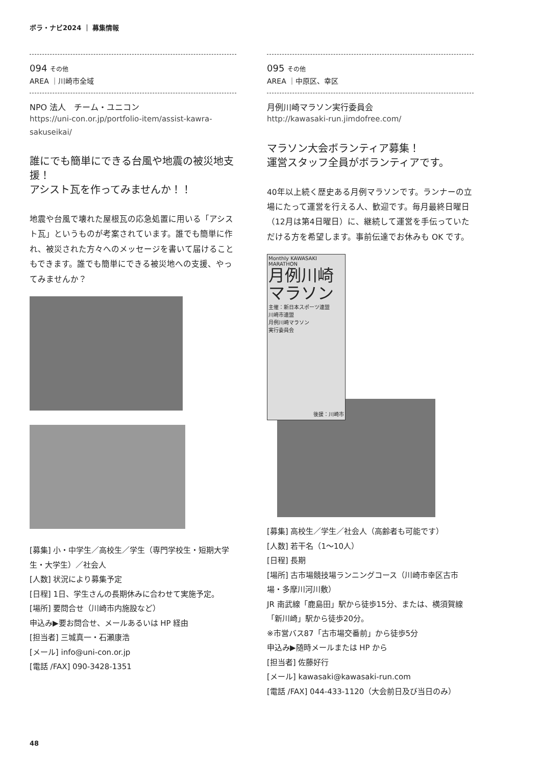ボラ・ナビ2024 ｜ 募集情報
094 その他
AREA ｜川崎市全域
NPO 法人　チーム・ユニコン
https://uni-con.or.jp/portfolio-item/assist-kawra-sakuseikai/
誰にでも簡単にできる台風や地震の被災地支援！
アシスト瓦を作ってみませんか！！
地震や台風で壊れた屋根瓦の応急処置に用いる「アシスト瓦」というものが考案されています。誰でも簡単に作れ、被災された方々へのメッセージを書いて届けることもできます。誰でも簡単にできる被災地への支援、やってみませんか？
[募集] 小・中学生／高校生／学生（専門学校生・短期大学生・大学生）／社会人
[人数] 状況により募集予定
[日程] 1日、学生さんの長期休みに合わせて実施予定。
[場所] 要問合せ（川崎市内施設など）
申込み▶要お問合せ、メールあるいは HP 経由
[担当者] 三城真一・石瀬康浩
[メール] info@uni-con.or.jp
[電話 /FAX] 090-3428-1351
095 その他
AREA ｜中原区、幸区
月例川崎マラソン実行委員会
http://kawasaki-run.jimdofree.com/
マラソン大会ボランティア募集！
運営スタッフ全員がボランティアです。
40年以上続く歴史ある月例マラソンです。ランナーの立場にたって運営を行える人、歓迎です。毎月最終日曜日（12月は第4日曜日）に、継続して運営を手伝っていただける方を希望します。事前伝達でお休みも OK です。
Monthly KAWASAKI MARATHON
月例川崎
マラソン
主催：新日本スポーツ連盟
川崎市連盟
月例川崎マラソン
実行委員会
後援：川崎市
[募集] 高校生／学生／社会人（高齢者も可能です）
[人数] 若干名（1～10人）
[日程] 長期
[場所] 古市場競技場ランニングコース（川崎市幸区古市場・多摩川河川敷）
JR 南武線「鹿島田」駅から徒歩15分、または、横須賀線「新川崎」駅から徒歩20分。
※市営バス87「古市場交番前」から徒歩5分
申込み▶随時メールまたは HP から
[担当者] 佐藤好行
[メール] kawasaki@kawasaki-run.com
[電話 /FAX] 044-433-1120（大会前日及び当日のみ）
48